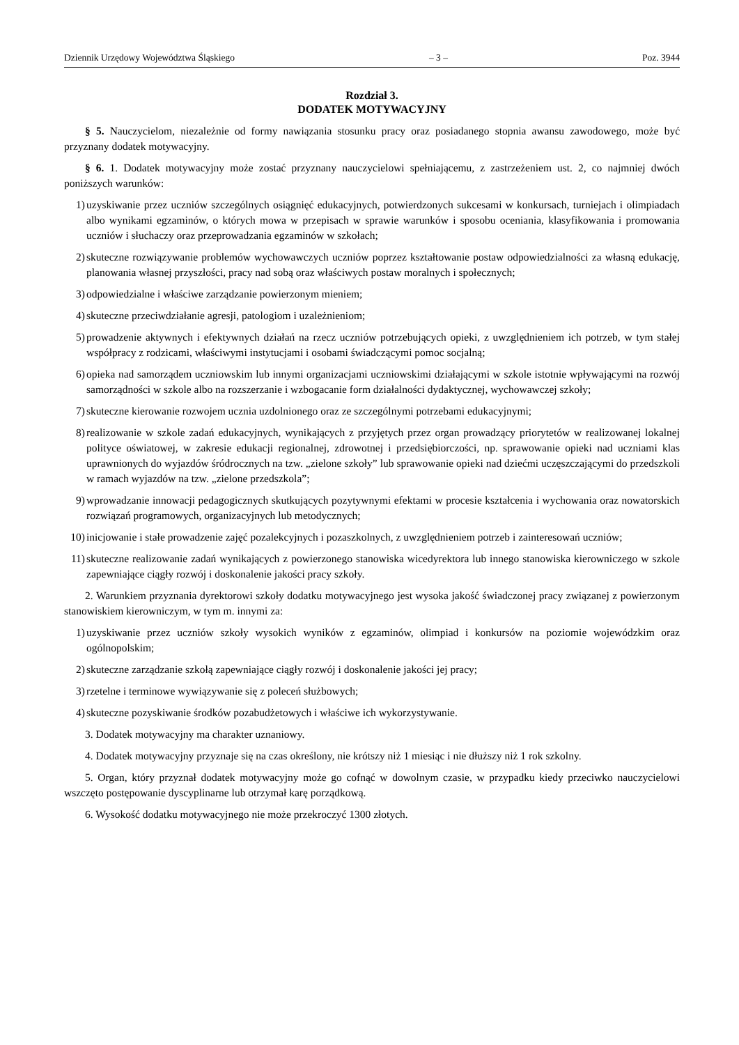Dziennik Urzędowy Województwa Śląskiego – 3 – Poz. 3944
Rozdział 3.
DODATEK MOTYWACYJNY
§ 5. Nauczycielom, niezależnie od formy nawiązania stosunku pracy oraz posiadanego stopnia awansu zawodowego, może być przyznany dodatek motywacyjny.
§ 6. 1. Dodatek motywacyjny może zostać przyznany nauczycielowi spełniającemu, z zastrzeżeniem ust. 2, co najmniej dwóch poniższych warunków:
1) uzyskiwanie przez uczniów szczególnych osiągnięć edukacyjnych, potwierdzonych sukcesami w konkursach, turniejach i olimpiadach albo wynikami egzaminów, o których mowa w przepisach w sprawie warunków i sposobu oceniania, klasyfikowania i promowania uczniów i słuchaczy oraz przeprowadzania egzaminów w szkołach;
2) skuteczne rozwiązywanie problemów wychowawczych uczniów poprzez kształtowanie postaw odpowiedzialności za własną edukację, planowania własnej przyszłości, pracy nad sobą oraz właściwych postaw moralnych i społecznych;
3) odpowiedzialne i właściwe zarządzanie powierzonym mieniem;
4) skuteczne przeciwdziałanie agresji, patologiom i uzależnieniom;
5) prowadzenie aktywnych i efektywnych działań na rzecz uczniów potrzebujących opieki, z uwzględnieniem ich potrzeb, w tym stałej współpracy z rodzicami, właściwymi instytucjami i osobami świadczącymi pomoc socjalną;
6) opieka nad samorządem uczniowskim lub innymi organizacjami uczniowskimi działającymi w szkole istotnie wpływającymi na rozwój samorządności w szkole albo na rozszerzanie i wzbogacanie form działalności dydaktycznej, wychowawczej szkoły;
7) skuteczne kierowanie rozwojem ucznia uzdolnionego oraz ze szczególnymi potrzebami edukacyjnymi;
8) realizowanie w szkole zadań edukacyjnych, wynikających z przyjętych przez organ prowadzący priorytetów w realizowanej lokalnej polityce oświatowej, w zakresie edukacji regionalnej, zdrowotnej i przedsiębiorczości, np. sprawowanie opieki nad uczniami klas uprawnionych do wyjazdów śródrocznych na tzw. „zielone szkoły” lub sprawowanie opieki nad dziećmi uczęszczającymi do przedszkoli w ramach wyjazdów na tzw. „zielone przedszkola”;
9) wprowadzanie innowacji pedagogicznych skutkujących pozytywnymi efektami w procesie kształcenia i wychowania oraz nowatorskich rozwiązań programowych, organizacyjnych lub metodycznych;
10) inicjowanie i stałe prowadzenie zajęć pozalekcyjnych i pozaszkolnych, z uwzględnieniem potrzeb i zainteresowań uczniów;
11) skuteczne realizowanie zadań wynikających z powierzonego stanowiska wicedyrektora lub innego stanowiska kierowniczego w szkole zapewniające ciągły rozwój i doskonalenie jakości pracy szkoły.
2. Warunkiem przyznania dyrektorowi szkoły dodatku motywacyjnego jest wysoka jakość świadczonej pracy związanej z powierzonym stanowiskiem kierowniczym, w tym m. innymi za:
1) uzyskiwanie przez uczniów szkoły wysokich wyników z egzaminów, olimpiad i konkursów na poziomie wojewódzkim oraz ogólnopolskim;
2) skuteczne zarządzanie szkołą zapewniające ciągły rozwój i doskonalenie jakości jej pracy;
3) rzetelne i terminowe wywiązywanie się z poleceń służbowych;
4) skuteczne pozyskiwanie środków pozabudżetowych i właściwe ich wykorzystywanie.
3. Dodatek motywacyjny ma charakter uznaniowy.
4. Dodatek motywacyjny przyznaje się na czas określony, nie krótszy niż 1 miesiąc i nie dłuższy niż 1 rok szkolny.
5. Organ, który przyznał dodatek motywacyjny może go cofnąć w dowolnym czasie, w przypadku kiedy przeciwko nauczycielowi wszczęto postępowanie dyscyplinarne lub otrzymał karę porządkową.
6. Wysokość dodatku motywacyjnego nie może przekroczyć 1300 złotych.